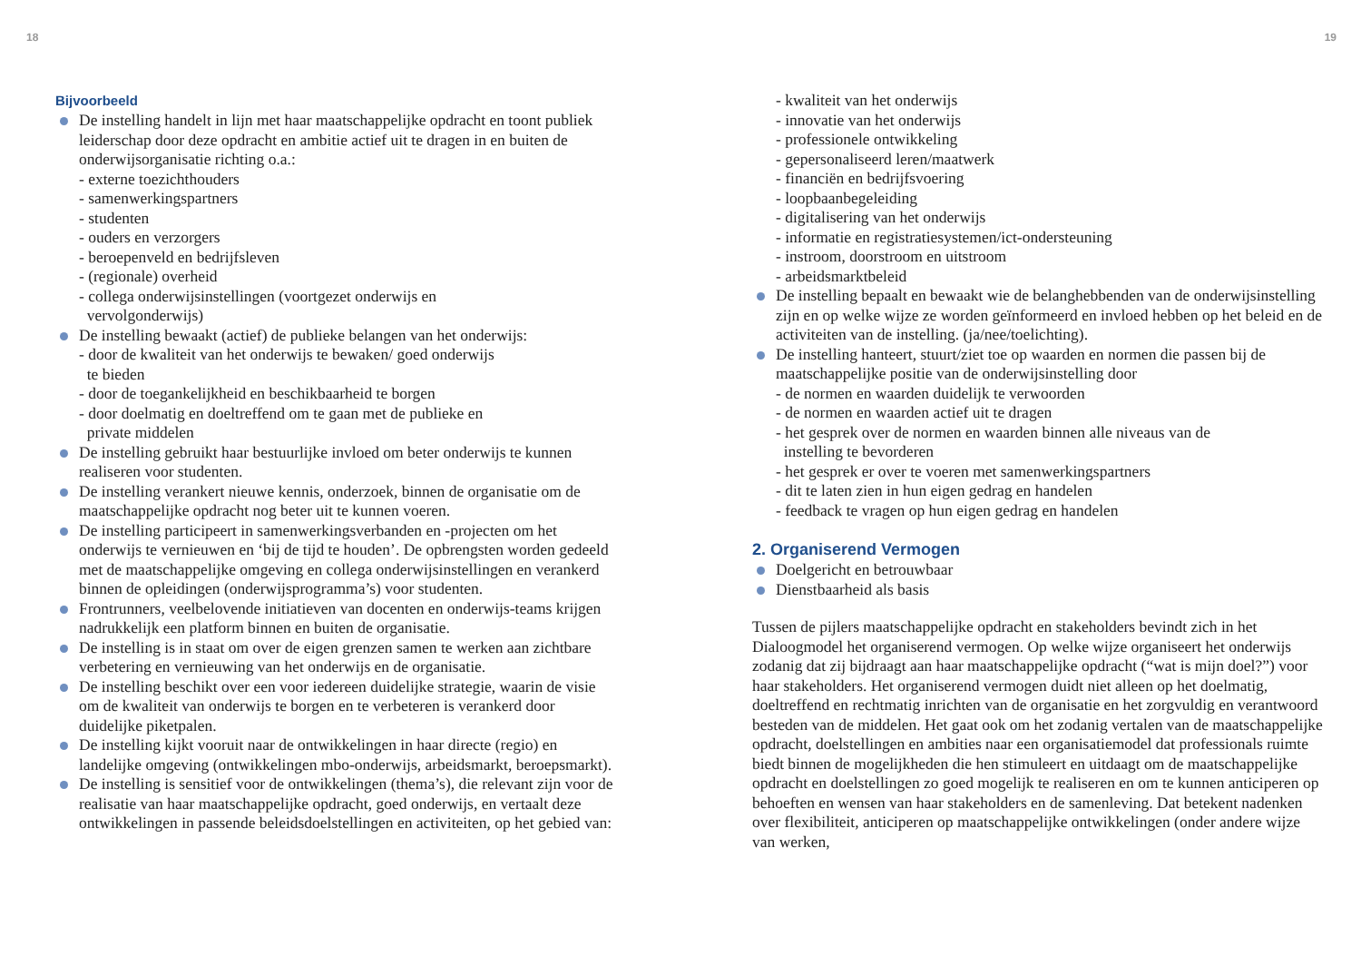18 19
Bijvoorbeeld
De instelling handelt in lijn met haar maatschappelijke opdracht en toont publiek leiderschap door deze opdracht en ambitie actief uit te dragen in en buiten de onderwijsorganisatie richting o.a.:
- externe toezichthouders
- samenwerkingspartners
- studenten
- ouders en verzorgers
- beroepenveld en bedrijfsleven
- (regionale) overheid
- collega onderwijsinstellingen (voortgezet onderwijs en
vervolgonderwijs)
De instelling bewaakt (actief) de publieke belangen van het onderwijs:
- door de kwaliteit van het onderwijs te bewaken/ goed onderwijs
te bieden
- door de toegankelijkheid en beschikbaarheid te borgen
- door doelmatig en doeltreffend om te gaan met de publieke en
private middelen
De instelling gebruikt haar bestuurlijke invloed om beter onderwijs te kunnen realiseren voor studenten.
De instelling verankert nieuwe kennis, onderzoek, binnen de organisatie om de maatschappelijke opdracht nog beter uit te kunnen voeren.
De instelling participeert in samenwerkingsverbanden en -projecten om het onderwijs te vernieuwen en ‘bij de tijd te houden’. De opbrengsten worden gedeeld met de maatschappelijke omgeving en collega onderwijsinstellingen en verankerd binnen de opleidingen (onderwijsprogramma’s) voor studenten.
Frontrunners, veelbelovende initiatieven van docenten en onderwijs-teams krijgen nadrukkelijk een platform binnen en buiten de organisatie.
De instelling is in staat om over de eigen grenzen samen te werken aan zichtbare verbetering en vernieuwing van het onderwijs en de organisatie.
De instelling beschikt over een voor iedereen duidelijke strategie, waarin de visie om de kwaliteit van onderwijs te borgen en te verbeteren is verankerd door duidelijke piketpalen.
De instelling kijkt vooruit naar de ontwikkelingen in haar directe (regio) en landelijke omgeving (ontwikkelingen mbo-onderwijs, arbeidsmarkt, beroepsmarkt).
De instelling is sensitief voor de ontwikkelingen (thema’s), die relevant zijn voor de realisatie van haar maatschappelijke opdracht, goed onderwijs, en vertaalt deze ontwikkelingen in passende beleidsdoelstellingen en activiteiten, op het gebied van:
- kwaliteit van het onderwijs
- innovatie van het onderwijs
- professionele ontwikkeling
- gepersonaliseerd leren/maatwerk
- financiën en bedrijfsvoering
- loopbaanbegeleiding
- digitalisering van het onderwijs
- informatie en registratiesystemen/ict-ondersteuning
- instroom, doorstroom en uitstroom
- arbeidsmarktbeleid
De instelling bepaalt en bewaakt wie de belanghebbenden van de onderwijsinstelling zijn en op welke wijze ze worden geïnformeerd en invloed hebben op het beleid en de activiteiten van de instelling. (ja/nee/toelichting).
De instelling hanteert, stuurt/ziet toe op waarden en normen die passen bij de maatschappelijke positie van de onderwijsinstelling door
- de normen en waarden duidelijk te verwoorden
- de normen en waarden actief uit te dragen
- het gesprek over de normen en waarden binnen alle niveaus van de
instelling te bevorderen
- het gesprek er over te voeren met samenwerkingspartners
- dit te laten zien in hun eigen gedrag en handelen
- feedback te vragen op hun eigen gedrag en handelen
2. Organiserend Vermogen
Doelgericht en betrouwbaar
Dienstbaarheid als basis
Tussen de pijlers maatschappelijke opdracht en stakeholders bevindt zich in het Dialoogmodel het organiserend vermogen. Op welke wijze organiseert het onderwijs zodanig dat zij bijdraagt aan haar maatschappelijke opdracht (“wat is mijn doel?”) voor haar stakeholders. Het organiserend vermogen duidt niet alleen op het doelmatig, doeltreffend en rechtmatig inrichten van de organisatie en het zorgvuldig en verantwoord besteden van de middelen. Het gaat ook om het zodanig vertalen van de maatschappelijke opdracht, doelstellingen en ambities naar een organisatiemodel dat professionals ruimte biedt binnen de mogelijkheden die hen stimuleert en uitdaagt om de maatschappelijke opdracht en doelstellingen zo goed mogelijk te realiseren en om te kunnen anticiperen op behoeften en wensen van haar stakeholders en de samenleving. Dat betekent nadenken over flexibiliteit, anticiperen op maatschappelijke ontwikkelingen (onder andere wijze van werken,